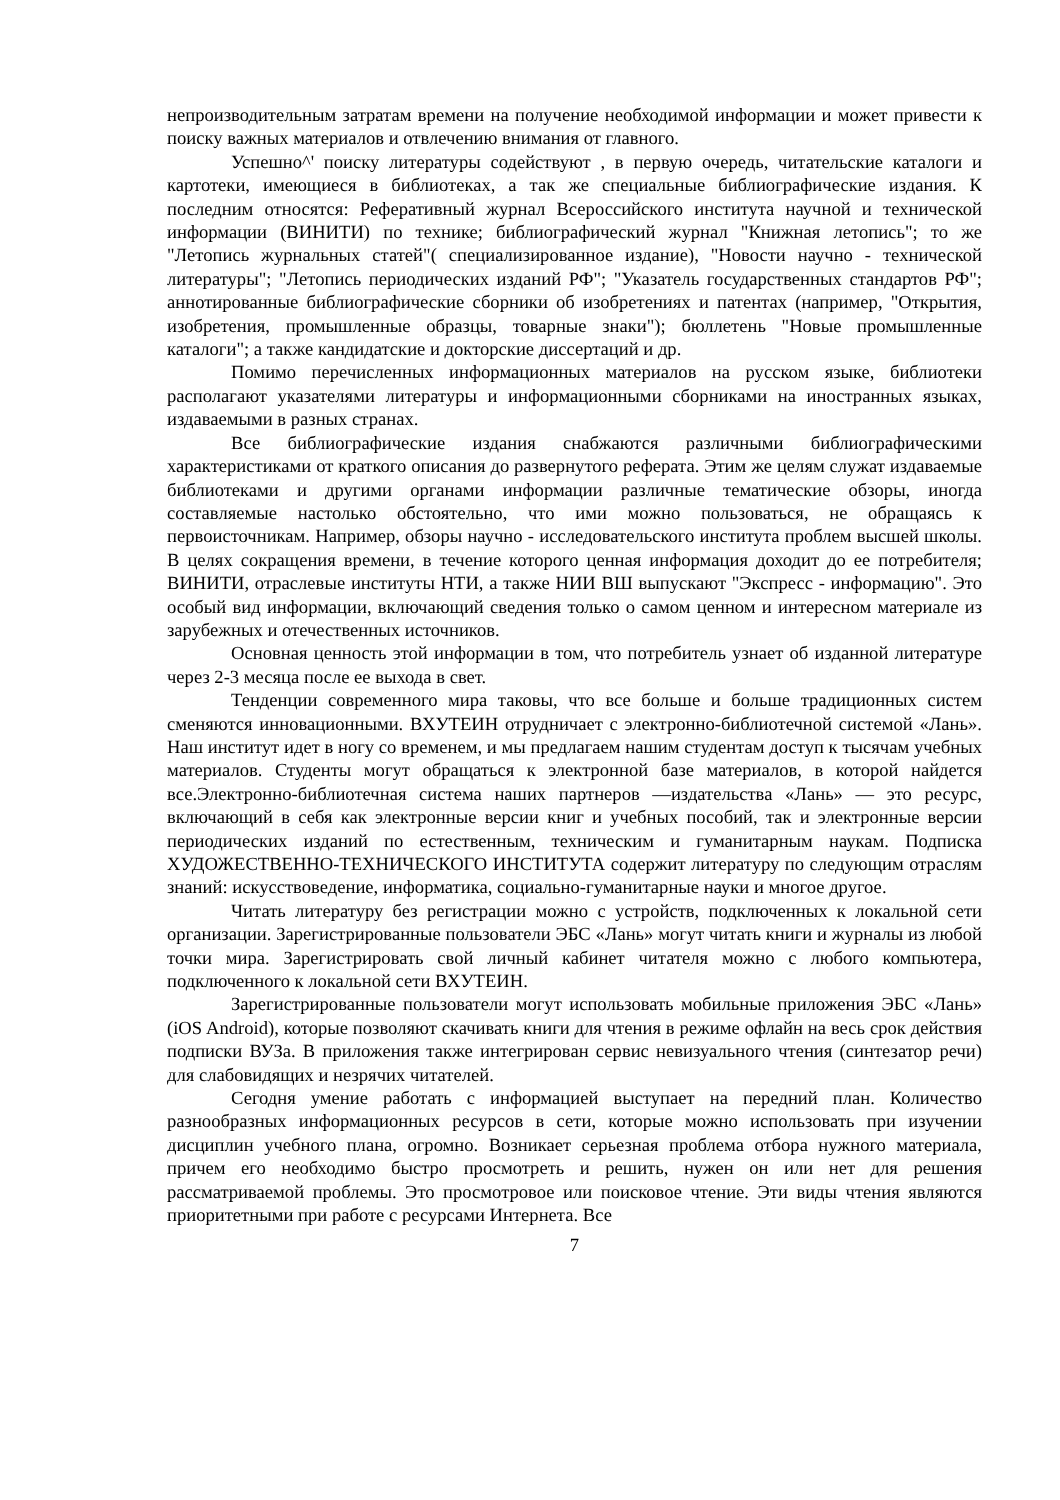непроизводительным затратам времени на получение необходимой информации и может привести к поиску важных материалов и отвлечению внимания от главного.
Успешно^' поиску литературы содействуют , в первую очередь, читательские каталоги и картотеки, имеющиеся в библиотеках, а так же специальные библиографические издания. К последним относятся: Реферативный журнал Всероссийского института научной и технической информации (ВИНИТИ) по технике; библиографический журнал "Книжная летопись"; то же "Летопись журнальных статей"( специализированное издание), "Новости научно - технической литературы"; "Летопись периодических изданий РФ"; "Указатель государственных стандартов РФ"; аннотированные библиографические сборники об изобретениях и патентах (например, "Открытия, изобретения, промышленные образцы, товарные знаки"); бюллетень "Новые промышленные каталоги"; а также кандидатские и докторские диссертаций и др.
Помимо перечисленных информационных материалов на русском языке, библиотеки располагают указателями литературы и информационными сборниками на иностранных языках, издаваемыми в разных странах.
Все библиографические издания снабжаются различными библиографическими характеристиками от краткого описания до развернутого реферата. Этим же целям служат издаваемые библиотеками и другими органами информации различные тематические обзоры, иногда составляемые настолько обстоятельно, что ими можно пользоваться, не обращаясь к первоисточникам. Например, обзоры научно - исследовательского института проблем высшей школы. В целях сокращения времени, в течение которого ценная информация доходит до ее потребителя; ВИНИТИ, отраслевые институты НТИ, а также НИИ ВШ выпускают "Экспресс - информацию". Это особый вид информации, включающий сведения только о самом ценном и интересном материале из зарубежных и отечественных источников.
Основная ценность этой информации в том, что потребитель узнает об изданной литературе через 2-3 месяца после ее выхода в свет.
Тенденции современного мира таковы, что все больше и больше традиционных систем сменяются инновационными. ВХУТЕИН отрудничает с электронно-библиотечной системой «Лань». Наш институт идет в ногу со временем, и мы предлагаем нашим студентам доступ к тысячам учебных материалов. Студенты могут обращаться к электронной базе материалов, в которой найдется все.Электронно-библиотечная система наших партнеров —издательства «Лань» — это ресурс, включающий в себя как электронные версии книг и учебных пособий, так и электронные версии периодических изданий по естественным, техническим и гуманитарным наукам. Подписка ХУДОЖЕСТВЕННО-ТЕХНИЧЕСКОГО ИНСТИТУТА содержит литературу по следующим отраслям знаний: искусствоведение, информатика, социально-гуманитарные науки и многое другое.
Читать литературу без регистрации можно с устройств, подключенных к локальной сети организации. Зарегистрированные пользователи ЭБС «Лань» могут читать книги и журналы из любой точки мира. Зарегистрировать свой личный кабинет читателя можно с любого компьютера, подключенного к локальной сети ВХУТЕИН.
Зарегистрированные пользователи могут использовать мобильные приложения ЭБС «Лань» (iOS Android), которые позволяют скачивать книги для чтения в режиме офлайн на весь срок действия подписки ВУЗа. В приложения также интегрирован сервис невизуального чтения (синтезатор речи) для слабовидящих и незрячих читателей.
Сегодня умение работать с информацией выступает на передний план. Количество разнообразных информационных ресурсов в сети, которые можно использовать при изучении дисциплин учебного плана, огромно. Возникает серьезная проблема отбора нужного материала, причем его необходимо быстро просмотреть и решить, нужен он или нет для решения рассматриваемой проблемы. Это просмотровое или поисковое чтение. Эти виды чтения являются приоритетными при работе с ресурсами Интернета. Все
7